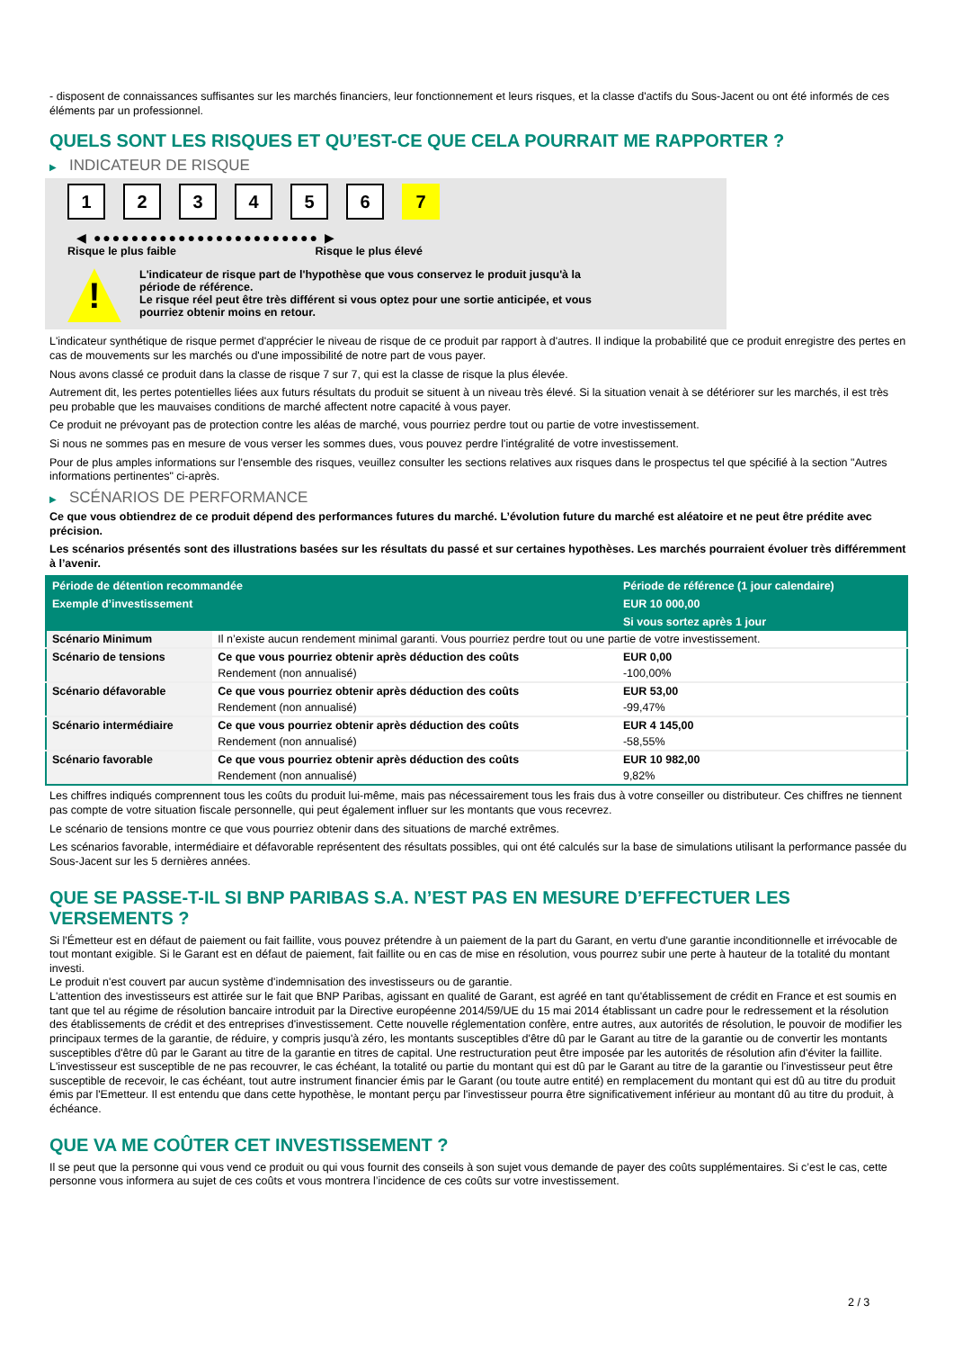- disposent de connaissances suffisantes sur les marchés financiers, leur fonctionnement et leurs risques, et la classe d'actifs du Sous-Jacent ou ont été informés de ces éléments par un professionnel.
QUELS SONT LES RISQUES ET QU’EST-CE QUE CELA POURRAIT ME RAPPORTER ?
▶ INDICATEUR DE RISQUE
1 2 3 4 5 6 7
◀ ●●●●●●●●●●●●●●●●●●●●●●●● ▶
Risque le plus faible Risque le plus élevé
!
L'indicateur de risque part de l'hypothèse que vous conservez le produit jusqu'à la
période de référence.
Le risque réel peut être très différent si vous optez pour une sortie anticipée, et vous
pourriez obtenir moins en retour.
L'indicateur synthétique de risque permet d'apprécier le niveau de risque de ce produit par rapport à d'autres. Il indique la probabilité que ce produit enregistre des pertes en cas de mouvements sur les marchés ou d'une impossibilité de notre part de vous payer.
Nous avons classé ce produit dans la classe de risque 7 sur 7, qui est la classe de risque la plus élevée.
Autrement dit, les pertes potentielles liées aux futurs résultats du produit se situent à un niveau très élevé. Si la situation venait à se détériorer sur les marchés, il est très peu probable que les mauvaises conditions de marché affectent notre capacité à vous payer.
Ce produit ne prévoyant pas de protection contre les aléas de marché, vous pourriez perdre tout ou partie de votre investissement.
Si nous ne sommes pas en mesure de vous verser les sommes dues, vous pouvez perdre l'intégralité de votre investissement.
Pour de plus amples informations sur l'ensemble des risques, veuillez consulter les sections relatives aux risques dans le prospectus tel que spécifié à la section "Autres informations pertinentes" ci-après.
▶ SCÉNARIOS DE PERFORMANCE
Ce que vous obtiendrez de ce produit dépend des performances futures du marché. L’évolution future du marché est aléatoire et ne peut être prédite avec précision.
Les scénarios présentés sont des illustrations basées sur les résultats du passé et sur certaines hypothèses. Les marchés pourraient évoluer très différemment à l’avenir.
| Période de détention recommandée | | Période de référence (1 jour calendaire) |
| --- | --- | --- |
| Exemple d’investissement | | EUR 10 000,00 |
| | | Si vous sortez après 1 jour |
| Scénario Minimum | Il n’existe aucun rendement minimal garanti. Vous pourriez perdre tout ou une partie de votre investissement. | |
| Scénario de tensions | Ce que vous pourriez obtenir après déduction des coûts | EUR 0,00 |
| | Rendement (non annualisé) | -100,00% |
| Scénario défavorable | Ce que vous pourriez obtenir après déduction des coûts | EUR 53,00 |
| | Rendement (non annualisé) | -99,47% |
| Scénario intermédiaire | Ce que vous pourriez obtenir après déduction des coûts | EUR 4 145,00 |
| | Rendement (non annualisé) | -58,55% |
| Scénario favorable | Ce que vous pourriez obtenir après déduction des coûts | EUR 10 982,00 |
| | Rendement (non annualisé) | 9,82% |
Les chiffres indiqués comprennent tous les coûts du produit lui-même, mais pas nécessairement tous les frais dus à votre conseiller ou distributeur. Ces chiffres ne tiennent pas compte de votre situation fiscale personnelle, qui peut également influer sur les montants que vous recevrez.
Le scénario de tensions montre ce que vous pourriez obtenir dans des situations de marché extrêmes.
Les scénarios favorable, intermédiaire et défavorable représentent des résultats possibles, qui ont été calculés sur la base de simulations utilisant la performance passée du Sous-Jacent sur les 5 dernières années.
QUE SE PASSE-T-IL SI BNP PARIBAS S.A. N’EST PAS EN MESURE D’EFFECTUER LES VERSEMENTS ?
Si l'Émetteur est en défaut de paiement ou fait faillite, vous pouvez prétendre à un paiement de la part du Garant, en vertu d'une garantie inconditionnelle et irrévocable de tout montant exigible. Si le Garant est en défaut de paiement, fait faillite ou en cas de mise en résolution, vous pourrez subir une perte à hauteur de la totalité du montant investi.
Le produit n'est couvert par aucun système d'indemnisation des investisseurs ou de garantie.
L'attention des investisseurs est attirée sur le fait que BNP Paribas, agissant en qualité de Garant, est agréé en tant qu'établissement de crédit en France et est soumis en tant que tel au régime de résolution bancaire introduit par la Directive européenne 2014/59/UE du 15 mai 2014 établissant un cadre pour le redressement et la résolution des établissements de crédit et des entreprises d'investissement. Cette nouvelle réglementation confère, entre autres, aux autorités de résolution, le pouvoir de modifier les principaux termes de la garantie, de réduire, y compris jusqu'à zéro, les montants susceptibles d'être dû par le Garant au titre de la garantie ou de convertir les montants susceptibles d'être dû par le Garant au titre de la garantie en titres de capital. Une restructuration peut être imposée par les autorités de résolution afin d'éviter la faillite. L'investisseur est susceptible de ne pas recouvrer, le cas échéant, la totalité ou partie du montant qui est dû par le Garant au titre de la garantie ou l'investisseur peut être susceptible de recevoir, le cas échéant, tout autre instrument financier émis par le Garant (ou toute autre entité) en remplacement du montant qui est dû au titre du produit émis par l'Emetteur. Il est entendu que dans cette hypothèse, le montant perçu par l'investisseur pourra être significativement inférieur au montant dû au titre du produit, à échéance.
QUE VA ME COÛTER CET INVESTISSEMENT ?
Il se peut que la personne qui vous vend ce produit ou qui vous fournit des conseils à son sujet vous demande de payer des coûts supplémentaires. Si c’est le cas, cette personne vous informera au sujet de ces coûts et vous montrera l’incidence de ces coûts sur votre investissement.
2 / 3